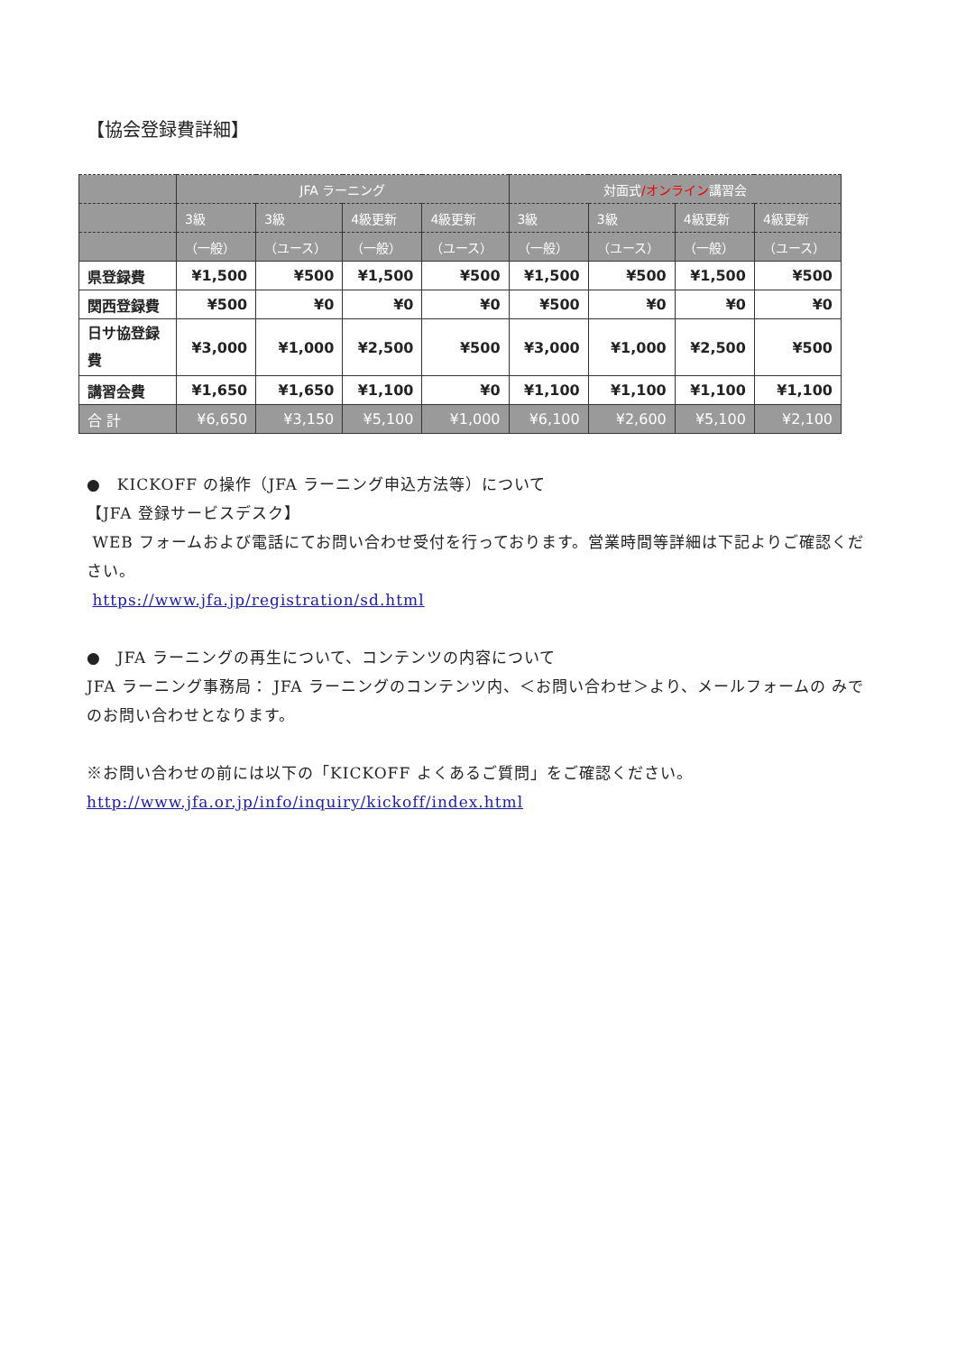【協会登録費詳細】
| | JFA ラーニング | | | | 対面式 /オンライン 講習会 | | | |
| --- | --- | --- | --- | --- | --- | --- | --- | --- |
| | 3級 | 3級 | 4級更新 | 4級更新 | 3級 | 3級 | 4級更新 | 4級更新 |
| | （一般） | （ユース） | （一般） | （ユース） | （一般） | （ユース） | （一般） | （ユース） |
| 県登録費 | ¥1,500 | ¥500 | ¥1,500 | ¥500 | ¥1,500 | ¥500 | ¥1,500 | ¥500 |
| 関西登録費 | ¥500 | ¥0 | ¥0 | ¥0 | ¥500 | ¥0 | ¥0 | ¥0 |
| 日サ協登録 費 | ¥3,000 | ¥1,000 | ¥2,500 | ¥500 | ¥3,000 | ¥1,000 | ¥2,500 | ¥500 |
| 講習会費 | ¥1,650 | ¥1,650 | ¥1,100 | ¥0 | ¥1,100 | ¥1,100 | ¥1,100 | ¥1,100 |
| 合 計 | ¥6,650 | ¥3,150 | ¥5,100 | ¥1,000 | ¥6,100 | ¥2,600 | ¥5,100 | ¥2,100 |
●　KICKOFF の操作（JFA ラーニング申込方法等）について
【JFA 登録サービスデスク】
WEB フォームおよび電話にてお問い合わせ受付を行っております。営業時間等詳細は下記よりご確認ください。
https://www.jfa.jp/registration/sd.html
●　JFA ラーニングの再生について、コンテンツの内容について
JFA ラーニング事務局： JFA ラーニングのコンテンツ内、＜お問い合わせ＞より、メールフォームの みでのお問い合わせとなります。
※お問い合わせの前には以下の「KICKOFF よくあるご質問」をご確認ください。
http://www.jfa.or.jp/info/inquiry/kickoff/index.html